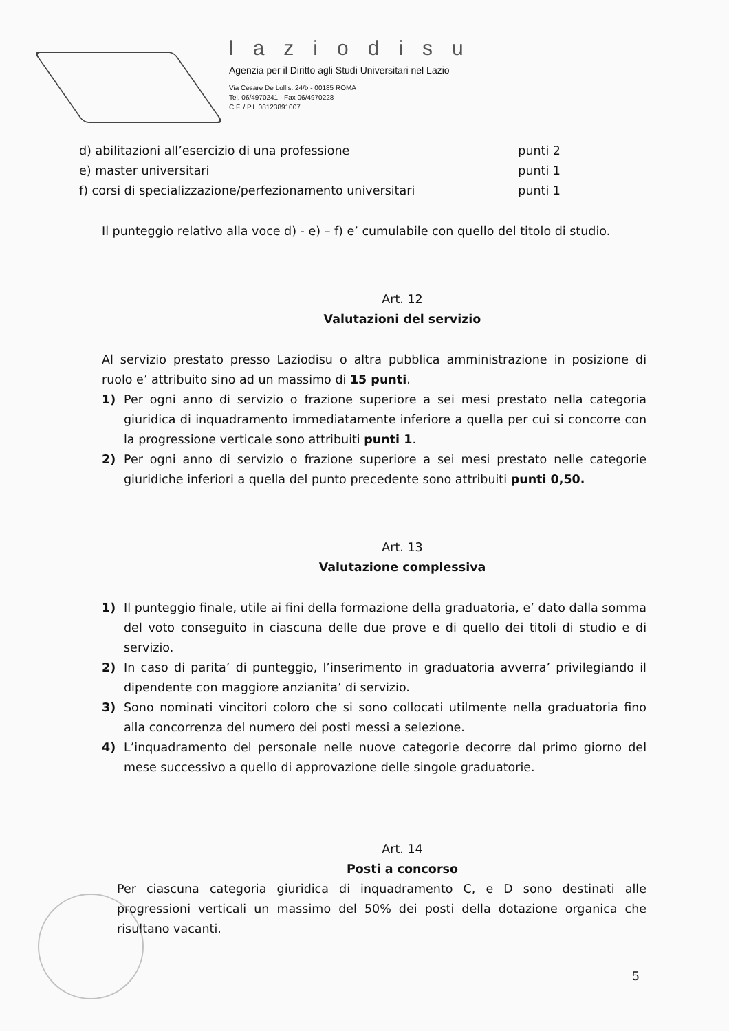laziodisu
Agenzia per il Diritto agli Studi Universitari nel Lazio
Via Cesare De Lollis. 24/b - 00185 ROMA
Tel. 06/4970241 - Fax 06/4970228
C.F. / P.I. 08123891007
d) abilitazioni all’esercizio di una professione punti 2
e) master universitari punti 1
f) corsi di specializzazione/perfezionamento universitari punti 1
Il punteggio relativo alla voce d) - e) – f) e’ cumulabile con quello del titolo di studio.
Art. 12
Valutazioni del servizio
Al servizio prestato presso Laziodisu o altra pubblica amministrazione in posizione di ruolo e’ attribuito sino ad un massimo di 15 punti.
1) Per ogni anno di servizio o frazione superiore a sei mesi prestato nella categoria giuridica di inquadramento immediatamente inferiore a quella per cui si concorre con la progressione verticale sono attribuiti punti 1.
2) Per ogni anno di servizio o frazione superiore a sei mesi prestato nelle categorie giuridiche inferiori a quella del punto precedente sono attribuiti punti 0,50.
Art. 13
Valutazione complessiva
1) Il punteggio finale, utile ai fini della formazione della graduatoria, e’ dato dalla somma del voto conseguito in ciascuna delle due prove e di quello dei titoli di studio e di servizio.
2) In caso di parita’ di punteggio, l’inserimento in graduatoria avverra’ privilegiando il dipendente con maggiore anzianita’ di servizio.
3) Sono nominati vincitori coloro che si sono collocati utilmente nella graduatoria fino alla concorrenza del numero dei posti messi a selezione.
4) L’inquadramento del personale nelle nuove categorie decorre dal primo giorno del mese successivo a quello di approvazione delle singole graduatorie.
Art. 14
Posti a concorso
Per ciascuna categoria giuridica di inquadramento C, e D sono destinati alle progressioni verticali un massimo del 50% dei posti della dotazione organica che risultano vacanti.
5